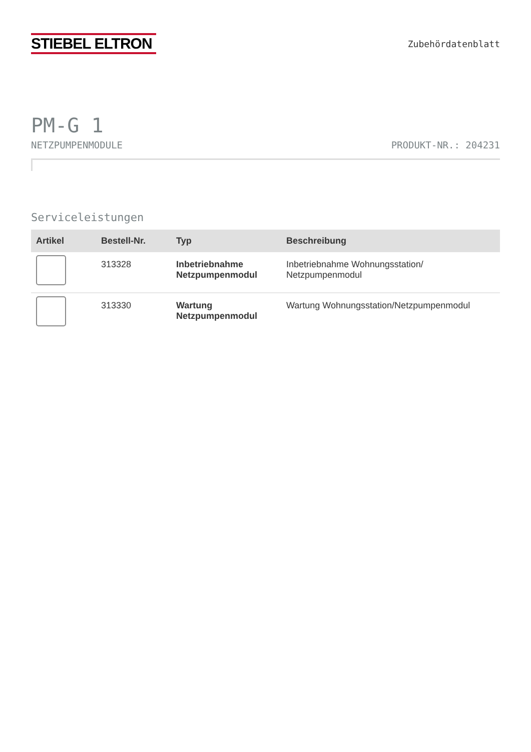STIEBEL ELTRON
Zubehördatenblatt
PM-G 1
NETZPUMPENMODULE PRODUKT-NR.: 204231
Serviceleistungen
| Artikel | Bestell-Nr. | Typ | Beschreibung |
| --- | --- | --- | --- |
| | 313328 | Inbetriebnahme Netzpumpenmodul | Inbetriebnahme Wohnungsstation/ Netzpumpenmodul |
| | 313330 | Wartung Netzpumpenmodul | Wartung Wohnungsstation/Netzpumpenmodul |